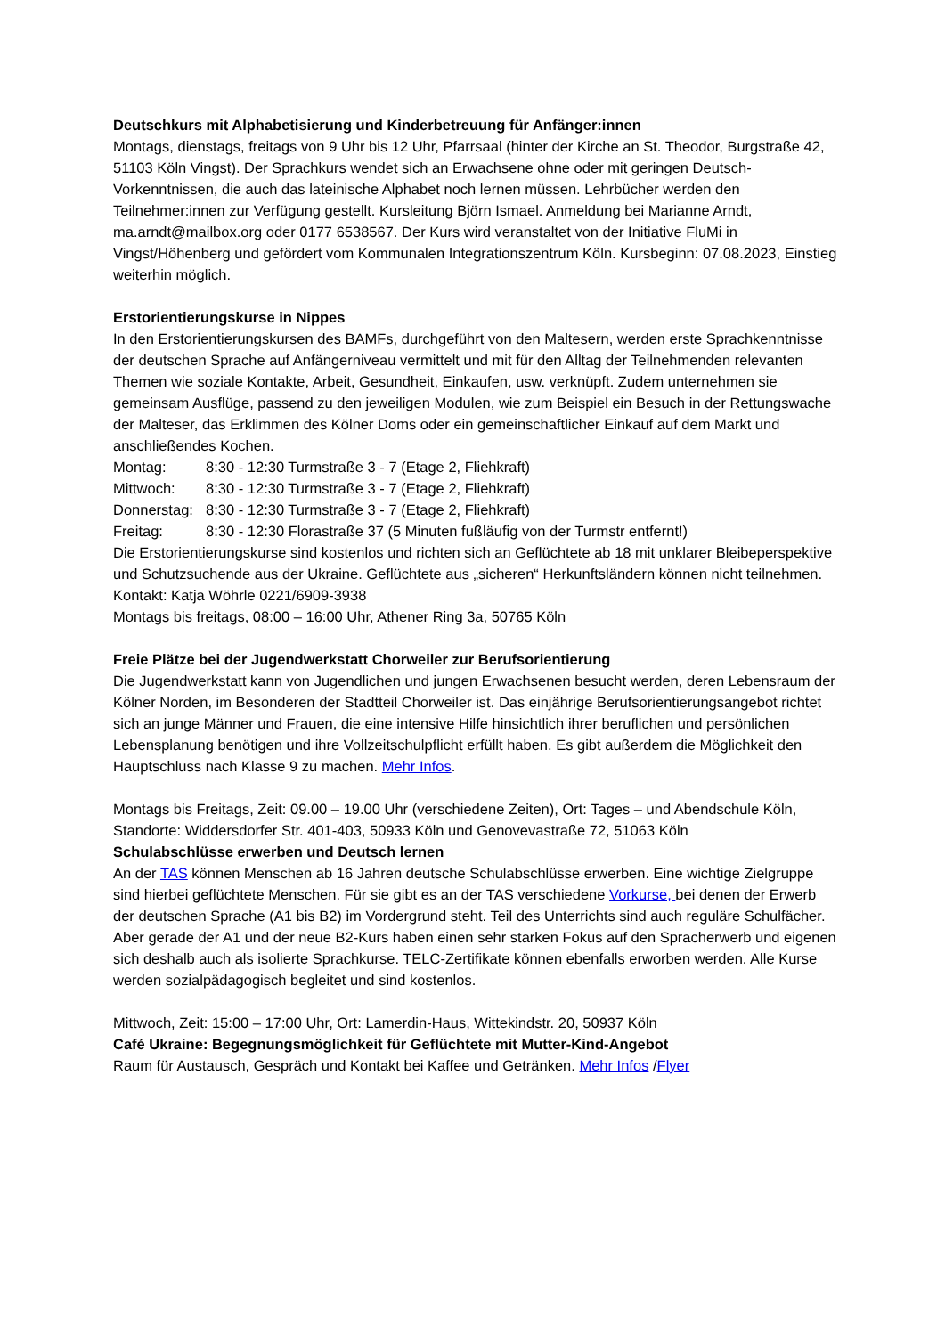Deutschkurs mit Alphabetisierung und Kinderbetreuung für Anfänger:innen
Montags, dienstags, freitags von 9 Uhr bis 12 Uhr, Pfarrsaal (hinter der Kirche an St. Theodor, Burgstraße 42, 51103 Köln Vingst). Der Sprachkurs wendet sich an Erwachsene ohne oder mit geringen Deutsch-Vorkenntnissen, die auch das lateinische Alphabet noch lernen müssen. Lehrbücher werden den Teilnehmer:innen zur Verfügung gestellt. Kursleitung Björn Ismael. Anmeldung bei Marianne Arndt, ma.arndt@mailbox.org oder 0177 6538567. Der Kurs wird veranstaltet von der Initiative FluMi in Vingst/Höhenberg und gefördert vom Kommunalen Integrationszentrum Köln. Kursbeginn: 07.08.2023, Einstieg weiterhin möglich.
Erstorientierungskurse in Nippes
In den Erstorientierungskursen des BAMFs, durchgeführt von den Maltesern, werden erste Sprachkenntnisse der deutschen Sprache auf Anfängerniveau vermittelt und mit für den Alltag der Teilnehmenden relevanten Themen wie soziale Kontakte, Arbeit, Gesundheit, Einkaufen, usw. verknüpft. Zudem unternehmen sie gemeinsam Ausflüge, passend zu den jeweiligen Modulen, wie zum Beispiel ein Besuch in der Rettungswache der Malteser, das Erklimmen des Kölner Doms oder ein gemeinschaftlicher Einkauf auf dem Markt und anschließendes Kochen.
Montag: 8:30 - 12:30 Turmstraße 3 - 7 (Etage 2, Fliehkraft)
Mittwoch: 8:30 - 12:30 Turmstraße 3 - 7 (Etage 2, Fliehkraft)
Donnerstag: 8:30 - 12:30 Turmstraße 3 - 7 (Etage 2, Fliehkraft)
Freitag: 8:30 - 12:30 Florastraße 37 (5 Minuten fußläufig von der Turmstr entfernt!)
Die Erstorientierungskurse sind kostenlos und richten sich an Geflüchtete ab 18 mit unklarer Bleibeperspektive und Schutzsuchende aus der Ukraine. Geflüchtete aus „sicheren“ Herkunftsländern können nicht teilnehmen. Kontakt: Katja Wöhrle 0221/6909-3938
Montags bis freitags, 08:00 – 16:00 Uhr, Athener Ring 3a, 50765 Köln
Freie Plätze bei der Jugendwerkstatt Chorweiler zur Berufsorientierung
Die Jugendwerkstatt kann von Jugendlichen und jungen Erwachsenen besucht werden, deren Lebensraum der Kölner Norden, im Besonderen der Stadtteil Chorweiler ist. Das einjährige Berufsorientierungsangebot richtet sich an junge Männer und Frauen, die eine intensive Hilfe hinsichtlich ihrer beruflichen und persönlichen Lebensplanung benötigen und ihre Vollzeitschulpflicht erfüllt haben. Es gibt außerdem die Möglichkeit den Hauptschluss nach Klasse 9 zu machen. Mehr Infos.
Montags bis Freitags, Zeit: 09.00 – 19.00 Uhr (verschiedene Zeiten), Ort: Tages – und Abendschule Köln, Standorte: Widdersdorfer Str. 401-403, 50933 Köln und Genovevastraße 72, 51063 Köln
Schulabschlüsse erwerben und Deutsch lernen
An der TAS können Menschen ab 16 Jahren deutsche Schulabschlüsse erwerben. Eine wichtige Zielgruppe sind hierbei geflüchtete Menschen. Für sie gibt es an der TAS verschiedene Vorkurse, bei denen der Erwerb der deutschen Sprache (A1 bis B2) im Vordergrund steht. Teil des Unterrichts sind auch reguläre Schulfächer. Aber gerade der A1 und der neue B2-Kurs haben einen sehr starken Fokus auf den Spracherwerb und eigenen sich deshalb auch als isolierte Sprachkurse. TELC-Zertifikate können ebenfalls erworben werden. Alle Kurse werden sozialpädagogisch begleitet und sind kostenlos.
Mittwoch, Zeit: 15:00 – 17:00 Uhr, Ort: Lamerdin-Haus, Wittekindstr. 20, 50937 Köln
Café Ukraine: Begegnungsmöglichkeit für Geflüchtete mit Mutter-Kind-Angebot
Raum für Austausch, Gespräch und Kontakt bei Kaffee und Getränken. Mehr Infos /Flyer